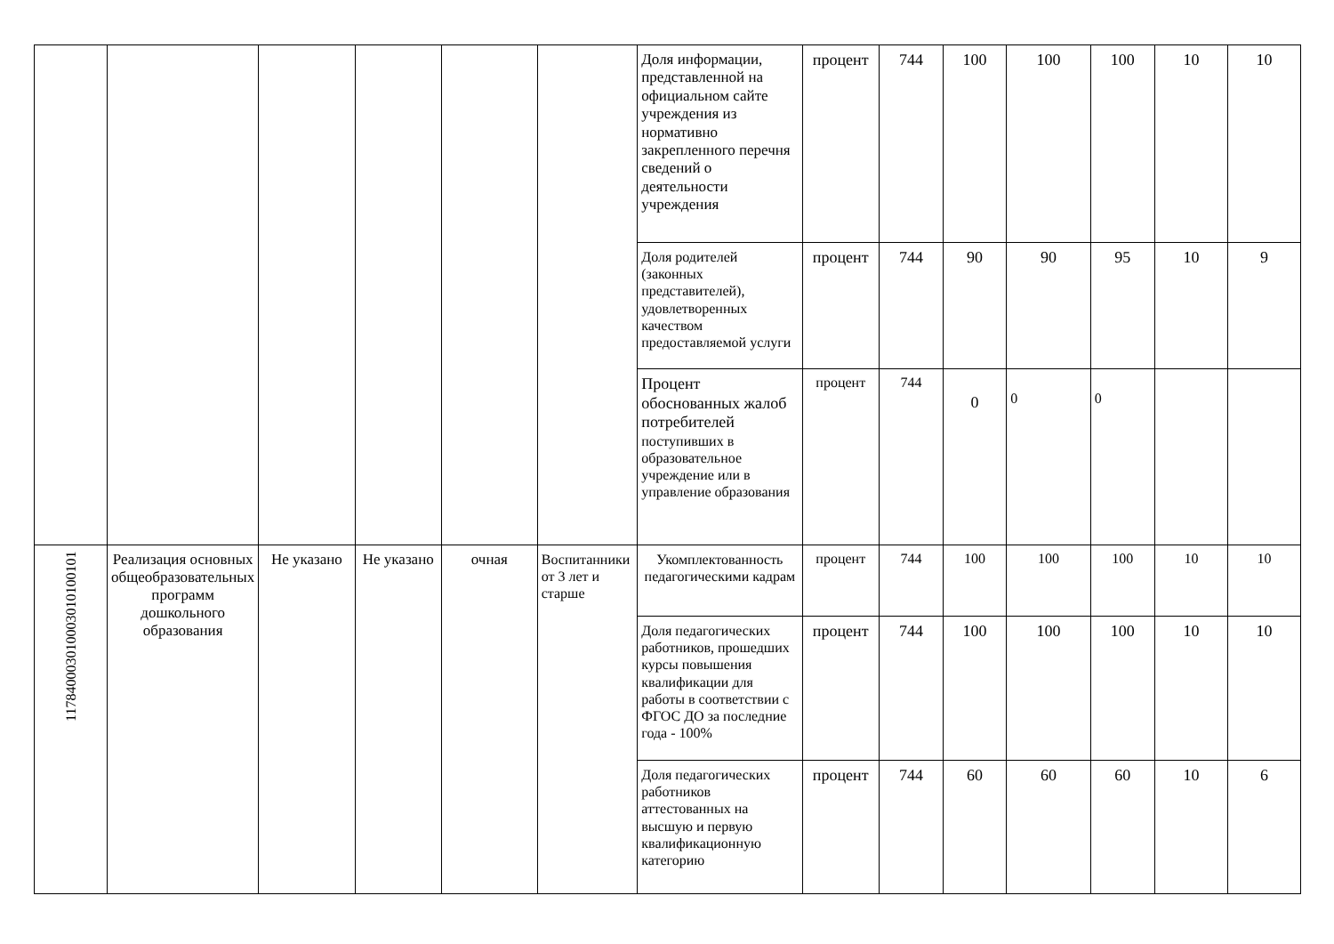| | | | | | | Доля информации, представленной на официальном сайте учреждения из нормативно закрепленного перечня сведений о деятельности учреждения | процент | 744 | 100 | 100 | 100 | 10 | 10 |
| | | | | | | Доля родителей (законных представителей), удовлетворенных качеством предоставляемой услуги | процент | 744 | 90 | 90 | 95 | 10 | 9 |
| | | | | | | Процент обоснованных жалоб потребителей поступивших в образовательное учреждение или в управление образования | процент | 744 | 0 | 0 | 0 | | |
| 117840003010003010100101 | Реализация основных общеобразовательных программ дошкольного образования | Не указано | Не указано | очная | Воспитанники от 3 лет и старше | Укомплектованность педагогическими кадрам | процент | 744 | 100 | 100 | 100 | 10 | 10 |
| | | | | | | Доля педагогических работников, прошедших курсы повышения квалификации для работы в соответствии с ФГОС ДО за последние года - 100% | процент | 744 | 100 | 100 | 100 | 10 | 10 |
| | | | | | | Доля педагогических работников аттестованных на высшую и первую квалификационную категорию | процент | 744 | 60 | 60 | 60 | 10 | 6 |